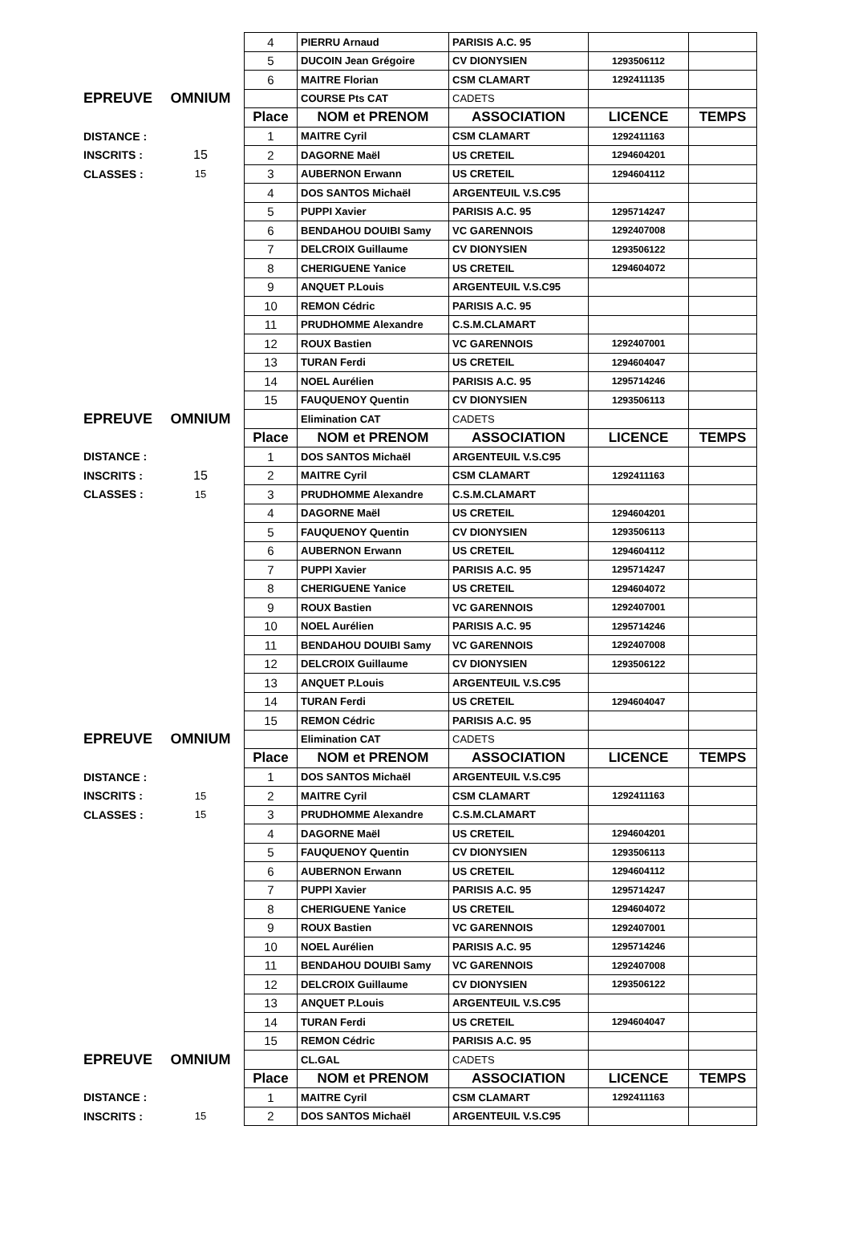| | | 4 | PIERRU Arnaud | PARISIS A.C. 95 | | |
| | | 5 | DUCOIN Jean Grégoire | CV DIONYSIEN | 1293506112 | |
| | | 6 | MAITRE Florian | CSM CLAMART | 1292411135 | |
| EPREUVE | OMNIUM | | COURSE Pts CAT | CADETS | | |
| | | Place | NOM et PRENOM | ASSOCIATION | LICENCE | TEMPS |
| DISTANCE : | | 1 | MAITRE Cyril | CSM CLAMART | 1292411163 | |
| INSCRITS : | 15 | 2 | DAGORNE Maël | US CRETEIL | 1294604201 | |
| CLASSES : | 15 | 3 | AUBERNON Erwann | US CRETEIL | 1294604112 | |
| | | 4 | DOS SANTOS Michaël | ARGENTEUIL V.S.C95 | | |
| | | 5 | PUPPI Xavier | PARISIS A.C. 95 | 1295714247 | |
| | | 6 | BENDAHOU DOUIBI Samy | VC GARENNOIS | 1292407008 | |
| | | 7 | DELCROIX Guillaume | CV DIONYSIEN | 1293506122 | |
| | | 8 | CHERIGUENE Yanice | US CRETEIL | 1294604072 | |
| | | 9 | ANQUET P.Louis | ARGENTEUIL V.S.C95 | | |
| | | 10 | REMON Cédric | PARISIS A.C. 95 | | |
| | | 11 | PRUDHOMME Alexandre | C.S.M.CLAMART | | |
| | | 12 | ROUX Bastien | VC GARENNOIS | 1292407001 | |
| | | 13 | TURAN Ferdi | US CRETEIL | 1294604047 | |
| | | 14 | NOEL Aurélien | PARISIS A.C. 95 | 1295714246 | |
| | | 15 | FAUQUENOY Quentin | CV DIONYSIEN | 1293506113 | |
| EPREUVE | OMNIUM | | Elimination CAT | CADETS | | |
| | | Place | NOM et PRENOM | ASSOCIATION | LICENCE | TEMPS |
| DISTANCE : | | 1 | DOS SANTOS Michaël | ARGENTEUIL V.S.C95 | | |
| INSCRITS : | 15 | 2 | MAITRE Cyril | CSM CLAMART | 1292411163 | |
| CLASSES : | 15 | 3 | PRUDHOMME Alexandre | C.S.M.CLAMART | | |
| | | 4 | DAGORNE Maël | US CRETEIL | 1294604201 | |
| | | 5 | FAUQUENOY Quentin | CV DIONYSIEN | 1293506113 | |
| | | 6 | AUBERNON Erwann | US CRETEIL | 1294604112 | |
| | | 7 | PUPPI Xavier | PARISIS A.C. 95 | 1295714247 | |
| | | 8 | CHERIGUENE Yanice | US CRETEIL | 1294604072 | |
| | | 9 | ROUX Bastien | VC GARENNOIS | 1292407001 | |
| | | 10 | NOEL Aurélien | PARISIS A.C. 95 | 1295714246 | |
| | | 11 | BENDAHOU DOUIBI Samy | VC GARENNOIS | 1292407008 | |
| | | 12 | DELCROIX Guillaume | CV DIONYSIEN | 1293506122 | |
| | | 13 | ANQUET P.Louis | ARGENTEUIL V.S.C95 | | |
| | | 14 | TURAN Ferdi | US CRETEIL | 1294604047 | |
| | | 15 | REMON Cédric | PARISIS A.C. 95 | | |
| EPREUVE | OMNIUM | | Elimination CAT | CADETS | | |
| | | Place | NOM et PRENOM | ASSOCIATION | LICENCE | TEMPS |
| DISTANCE : | | 1 | DOS SANTOS Michaël | ARGENTEUIL V.S.C95 | | |
| INSCRITS : | 15 | 2 | MAITRE Cyril | CSM CLAMART | 1292411163 | |
| CLASSES : | 15 | 3 | PRUDHOMME Alexandre | C.S.M.CLAMART | | |
| | | 4 | DAGORNE Maël | US CRETEIL | 1294604201 | |
| | | 5 | FAUQUENOY Quentin | CV DIONYSIEN | 1293506113 | |
| | | 6 | AUBERNON Erwann | US CRETEIL | 1294604112 | |
| | | 7 | PUPPI Xavier | PARISIS A.C. 95 | 1295714247 | |
| | | 8 | CHERIGUENE Yanice | US CRETEIL | 1294604072 | |
| | | 9 | ROUX Bastien | VC GARENNOIS | 1292407001 | |
| | | 10 | NOEL Aurélien | PARISIS A.C. 95 | 1295714246 | |
| | | 11 | BENDAHOU DOUIBI Samy | VC GARENNOIS | 1292407008 | |
| | | 12 | DELCROIX Guillaume | CV DIONYSIEN | 1293506122 | |
| | | 13 | ANQUET P.Louis | ARGENTEUIL V.S.C95 | | |
| | | 14 | TURAN Ferdi | US CRETEIL | 1294604047 | |
| | | 15 | REMON Cédric | PARISIS A.C. 95 | | |
| EPREUVE | OMNIUM | | CL.GAL | CADETS | | |
| | | Place | NOM et PRENOM | ASSOCIATION | LICENCE | TEMPS |
| DISTANCE : | | 1 | MAITRE Cyril | CSM CLAMART | 1292411163 | |
| INSCRITS : | 15 | 2 | DOS SANTOS Michaël | ARGENTEUIL V.S.C95 | | |